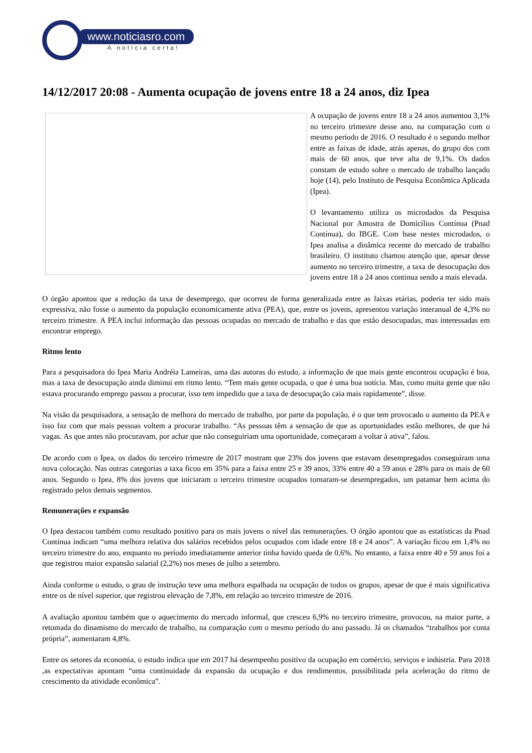www.noticiasro.com
A notícia certa!
14/12/2017 20:08 - Aumenta ocupação de jovens entre 18 a 24 anos, diz Ipea
A ocupação de jovens entre 18 a 24 anos aumentou 3,1% no terceiro trimestre desse ano, na comparação com o mesmo período de 2016. O resultado é o segundo melhor entre as faixas de idade, atrás apenas, do grupo dos com mais de 60 anos, que teve alta de 9,1%. Os dados constam de estudo sobre o mercado de trabalho lançado hoje (14), pelo Instituto de Pesquisa Econômica Aplicada (Ipea).
O levantamento utiliza os microdados da Pesquisa Nacional por Amostra de Domicílios Contínua (Pnad Contínua), do IBGE. Com base nestes microdados, o Ipea analisa a dinâmica recente do mercado de trabalho brasileiro. O instituto chamou atenção que, apesar desse aumento no terceiro trimestre, a taxa de desocupação dos jovens entre 18 a 24 anos continua sendo a mais elevada.
O órgão apontou que a redução da taxa de desemprego, que ocorreu de forma generalizada entre as faixas etárias, poderia ter sido mais expressiva, não fosse o aumento da população economicamente ativa (PEA), que, entre os jovens, apresentou variação interanual de 4,3% no terceiro trimestre. A PEA inclui informação das pessoas ocupadas no mercado de trabalho e das que estão desocupadas, mas interessadas em encontrar emprego.
Ritmo lento
Para a pesquisadora do Ipea Maria Andréia Lameiras, uma das autoras do estudo, a informação de que mais gente encontrou ocupação é boa, mas a taxa de desocupação ainda diminui em ritmo lento. “Tem mais gente ocupada, o que é uma boa notícia. Mas, como muita gente que não estava procurando emprego passou a procurar, isso tem impedido que a taxa de desocupação caia mais rapidamente”, disse.
Na visão da pesquisadora, a sensação de melhora do mercado de trabalho, por parte da população, é o que tem provocado o aumento da PEA e isso faz com que mais pessoas voltem a procurar trabalho. “As pessoas têm a sensação de que as oportunidades estão melhores, de que há vagas. As que antes não procuravam, por achar que não conseguiriam uma oportunidade, começaram a voltar à ativa”, falou.
De acordo com o Ipea, os dados do terceiro trimestre de 2017 mostram que 23% dos jovens que estavam desempregados conseguiram uma nova colocação. Nas outras categorias a taxa ficou em 35% para a faixa entre 25 e 39 anos, 33% entre 40 a 59 anos e 28% para os mais de 60 anos. Segundo o Ipea, 8% dos jovens que iniciaram o terceiro trimestre ocupados tornaram-se desempregados, um patamar bem acima do registrado pelos demais segmentos.
Remunerações e expansão
O Ipea destacou também como resultado positivo para os mais jovens o nível das remunerações. O órgão apontou que as estatísticas da Pnad Contínua indicam “uma melhora relativa dos salários recebidos pelos ocupados com idade entre 18 e 24 anos”. A variação ficou em 1,4% no terceiro trimestre do ano, enquanto no período imediatamente anterior tinha havido queda de 0,6%. No entanto, a faixa entre 40 e 59 anos foi a que registrou maior expansão salarial (2,2%) nos meses de julho a setembro.
Ainda conforme o estudo, o grau de instrução teve uma melhora espalhada na ocupação de todos os grupos, apesar de que é mais significativa entre os de nível superior, que registrou elevação de 7,8%, em relação ao terceiro trimestre de 2016.
A avaliação apontou também que o aquecimento do mercado informal, que cresceu 6,9% no terceiro trimestre, provocou, na maior parte, a retomada do dinamismo do mercado de trabalho, na comparação com o mesmo período do ano passado. Já os chamados “trabalhos por conta própria”, aumentaram 4,8%.
Entre os setores da economia, o estudo indica que em 2017 há desempenho positivo da ocupação em comércio, serviços e indústria. Para 2018 ,as expectativas apontam “uma continuidade da expansão da ocupação e dos rendimentos, possibilitada pela aceleração do ritmo de crescimento da atividade econômica”.